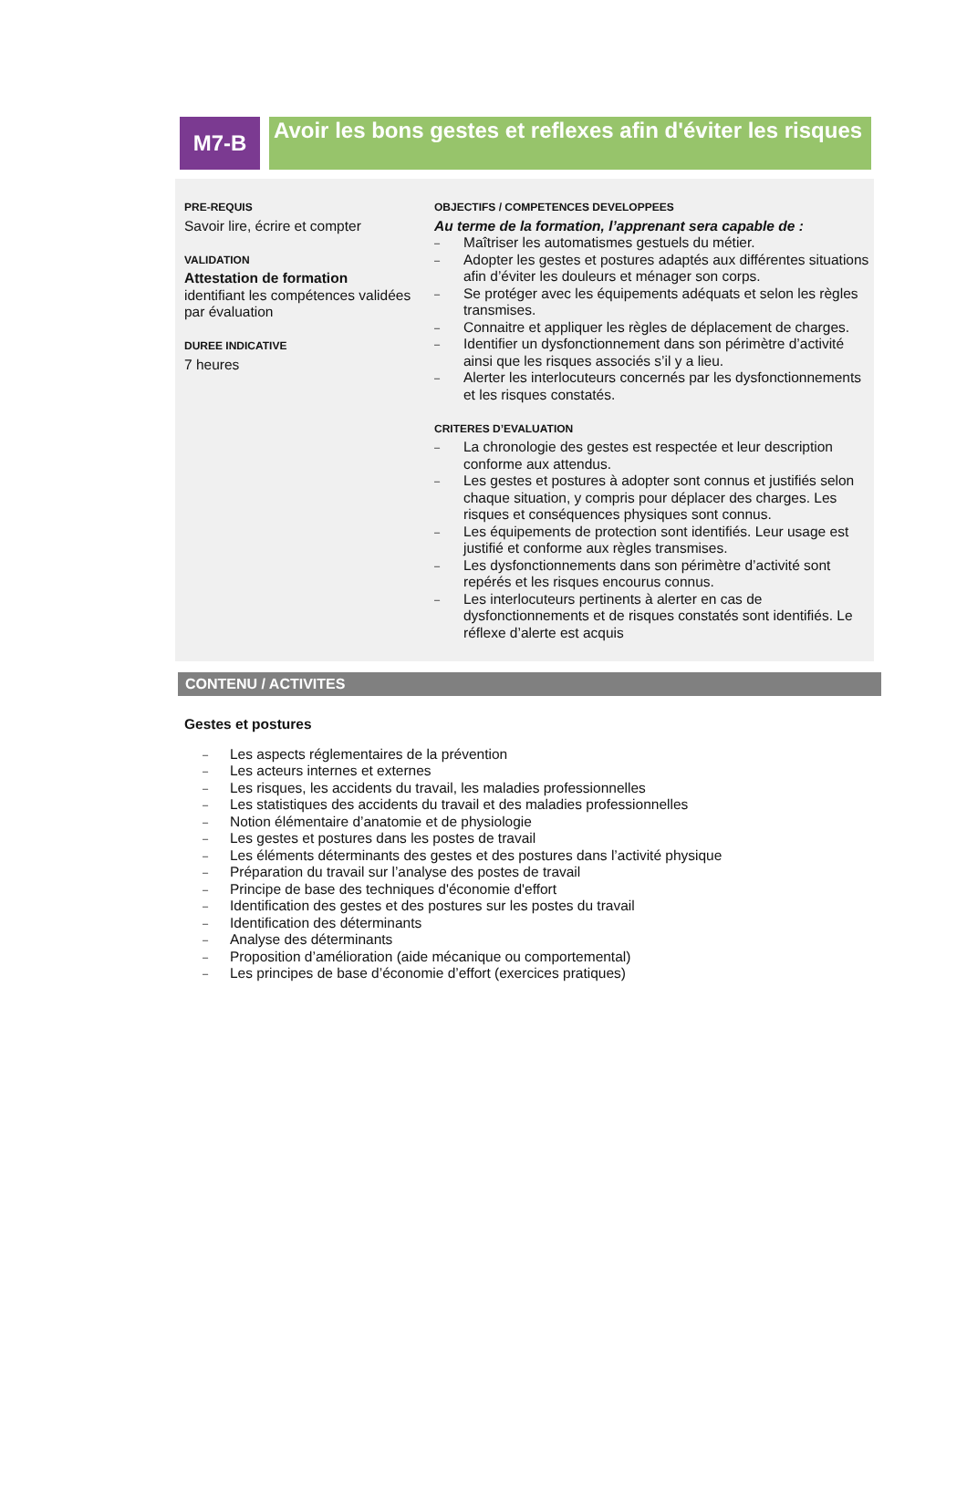M7-B
Avoir les bons gestes et reflexes afin d'éviter les risques
PRE-REQUIS
Savoir lire, écrire et compter
VALIDATION
Attestation de formation
identifiant les compétences validées par évaluation
DUREE INDICATIVE
7 heures
OBJECTIFS / COMPETENCES DEVELOPPEES
Au terme de la formation, l’apprenant sera capable de :
– Maîtriser les automatismes gestuels du métier.
– Adopter les gestes et postures adaptés aux différentes situations afin d’éviter les douleurs et ménager son corps.
– Se protéger avec les équipements adéquats et selon les règles transmises.
– Connaitre et appliquer les règles de déplacement de charges.
– Identifier un dysfonctionnement dans son périmètre d’activité ainsi que les risques associés s’il y a lieu.
– Alerter les interlocuteurs concernés par les dysfonctionnements et les risques constatés.
CRITERES D’EVALUATION
– La chronologie des gestes est respectée et leur description conforme aux attendus.
– Les gestes et postures à adopter sont connus et justifiés selon chaque situation, y compris pour déplacer des charges. Les risques et conséquences physiques sont connus.
– Les équipements de protection sont identifiés. Leur usage est justifié et conforme aux règles transmises.
– Les dysfonctionnements dans son périmètre d’activité sont repérés et les risques encourus connus.
– Les interlocuteurs pertinents à alerter en cas de dysfonctionnements et de risques constatés sont identifiés. Le réflexe d’alerte est acquis
CONTENU / ACTIVITES
Gestes et postures
– Les aspects réglementaires de la prévention
– Les acteurs internes et externes
– Les risques, les accidents du travail, les maladies professionnelles
– Les statistiques des accidents du travail et des maladies professionnelles
– Notion élémentaire d’anatomie et de physiologie
– Les gestes et postures dans les postes de travail
– Les éléments déterminants des gestes et des postures dans l’activité physique
– Préparation du travail sur l’analyse des postes de travail
– Principe de base des techniques d'économie d'effort
– Identification des gestes et des postures sur les postes du travail
– Identification des déterminants
– Analyse des déterminants
– Proposition d’amélioration (aide mécanique ou comportemental)
– Les principes de base d’économie d’effort (exercices pratiques)